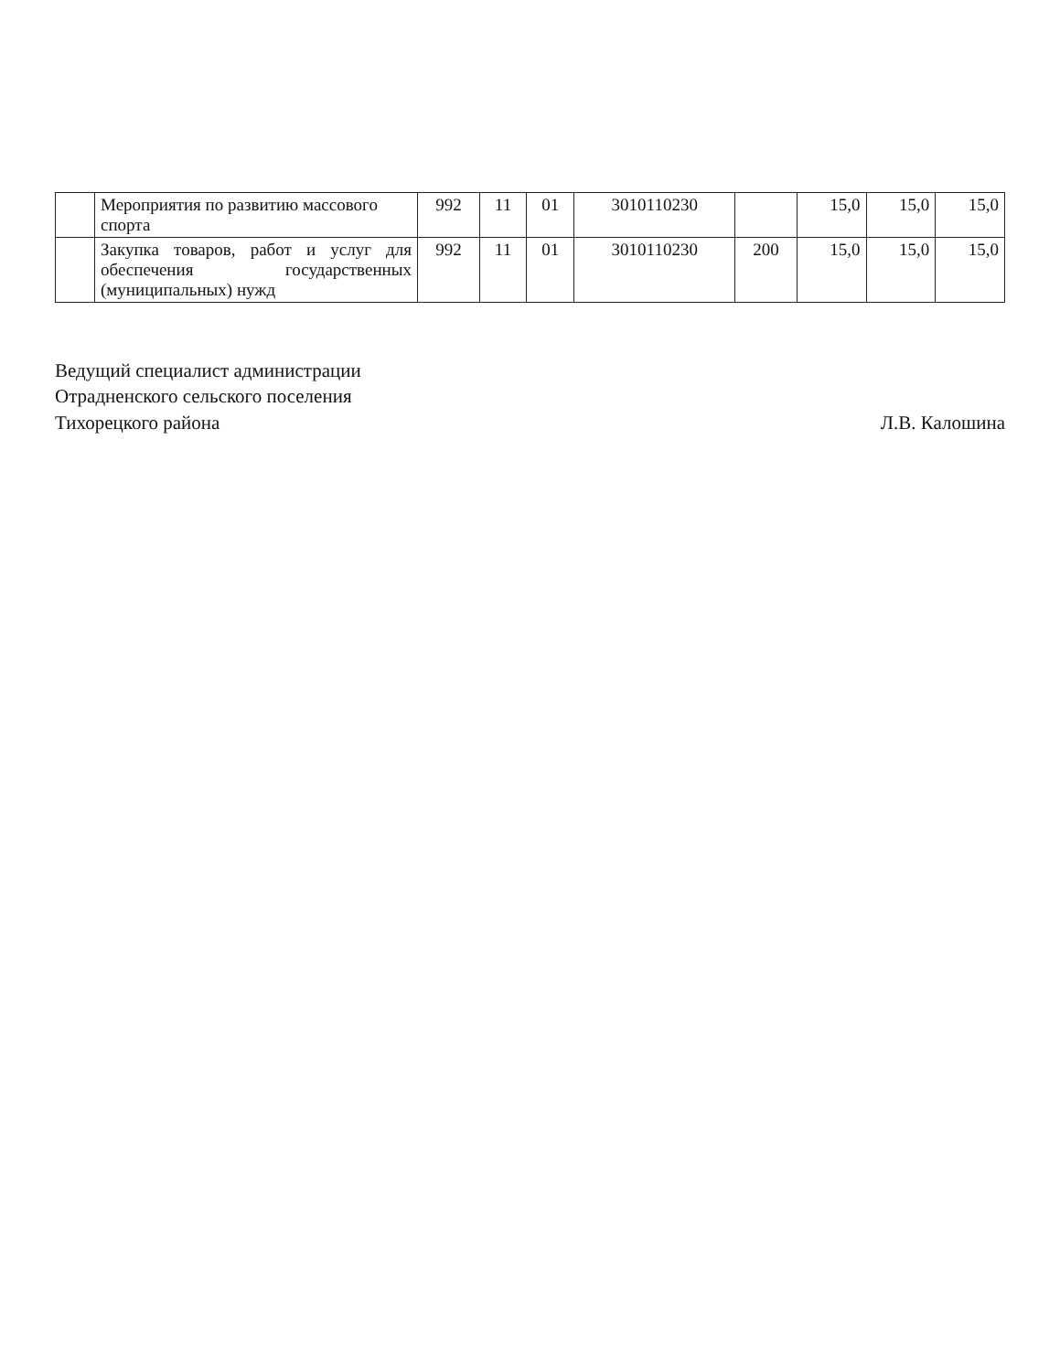| | Мероприятия по развитию массового спорта | 992 | 11 | 01 | 3010110230 | | 15,0 | 15,0 | 15,0 |
| | Закупка товаров, работ и услуг для обеспечения государственных (муниципальных) нужд | 992 | 11 | 01 | 3010110230 | 200 | 15,0 | 15,0 | 15,0 |
Ведущий специалист администрации
Отрадненского сельского поселения
Тихорецкого района
Л.В. Калошина